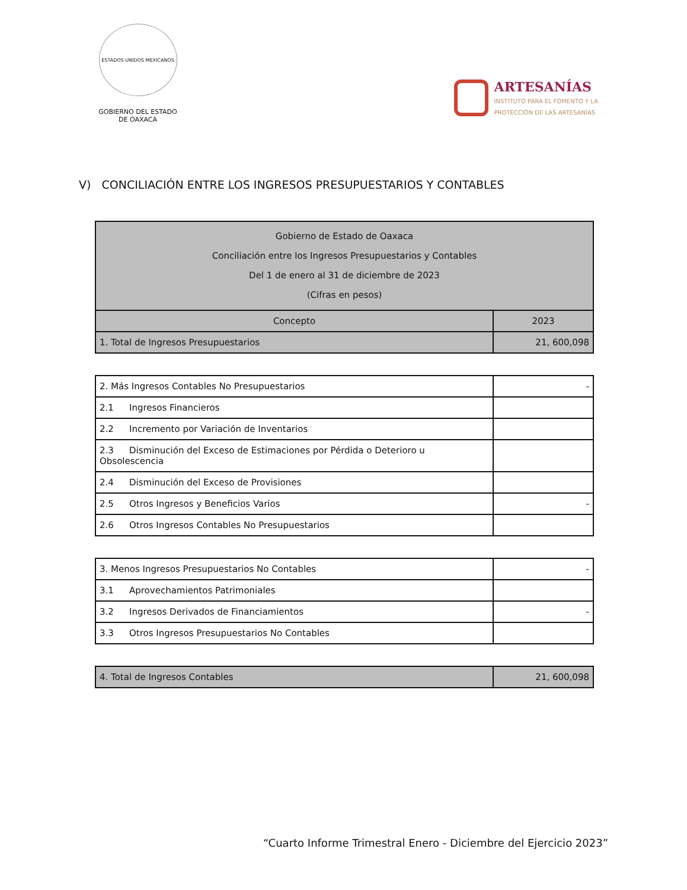ESTADOS UNIDOS MEXICANOS
GOBIERNO DEL ESTADO
DE OAXACA
ARTESANÍAS
INSTITUTO PARA EL FOMENTO Y LA
PROTECCIÓN DE LAS ARTESANÍAS
V) CONCILIACIÓN ENTRE LOS INGRESOS PRESUPUESTARIOS Y CONTABLES
| Gobierno de Estado de Oaxaca Conciliación entre los Ingresos Presupuestarios y Contables Del 1 de enero al 31 de diciembre de 2023 (Cifras en pesos) | |
| --- | --- |
| Concepto | 2023 |
| 1. Total de Ingresos Presupuestarios | 21, 600,098 |
| 2. Más Ingresos Contables No Presupuestarios | - |
| 2.1 Ingresos Financieros | |
| 2.2 Incremento por Variación de Inventarios | |
| 2.3 Disminución del Exceso de Estimaciones por Pérdida o Deterioro u Obsolescencia | |
| 2.4 Disminución del Exceso de Provisiones | |
| 2.5 Otros Ingresos y Beneficios Varios | - |
| 2.6 Otros Ingresos Contables No Presupuestarios | |
| 3. Menos Ingresos Presupuestarios No Contables | - |
| 3.1 Aprovechamientos Patrimoniales | |
| 3.2 Ingresos Derivados de Financiamientos | - |
| 3.3 Otros Ingresos Presupuestarios No Contables | |
| 4. Total de Ingresos Contables | 21, 600,098 |
“Cuarto Informe Trimestral Enero - Diciembre del Ejercicio 2023”